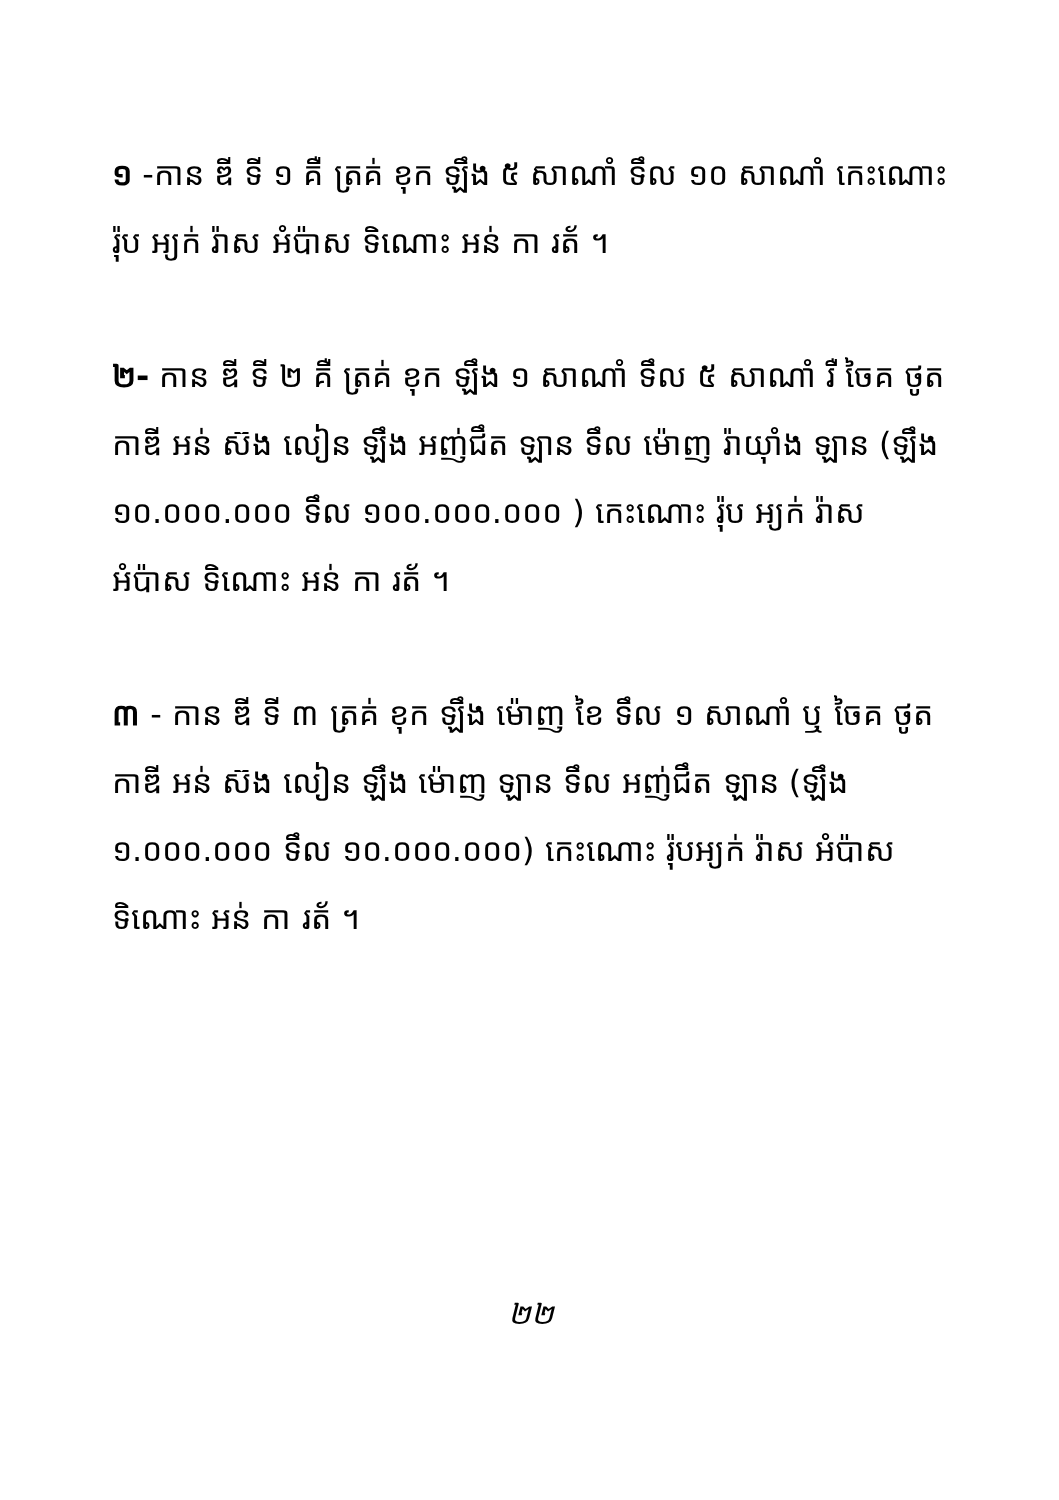១ -កាន ឌី ទី ១ គឺ ត្រគ់ ខុក ឡឹង ៥ សាណាំ ទឹល ១០ សាណាំ កេះណោះ រ៉ុប អ្យក់ រ៉ាស អំប៉ាស ទិណោះ អន់ កា រត័ ។
២- កាន ឌី ទី ២ គឺ ត្រគ់ ខុក ឡឹង ១ សាណាំ ទឹល ៥ សាណាំ រឺ ចៃគ ថូត កាឌី អន់ ស៊ង លៀន ឡឹង អញ់ជឹត ឡាន ទឹល ម៉ោញ រ៉ាយ៉ាំង ឡាន (ឡឹង ១០.០០០.០០០ ទឹល ១០០.០០០.០០០ ) កេះណោះ រ៉ុប អ្យក់ រ៉ាស អំប៉ាស ទិណោះ អន់ កា រត័ ។
៣ - កាន ឌី ទី ៣ ត្រគ់ ខុក ឡឹង ម៉ោញ ខៃ ទឹល ១ សាណាំ ឬ ចៃគ ថូត កាឌី អន់ ស៊ង លៀន ឡឹង ម៉ោញ ឡាន ទឹល អញ់ជឹត ឡាន (ឡឹង ១.០០០.០០០ ទឹល ១០.០០០.០០០) កេះណោះ រ៉ុបអ្យក់ រ៉ាស អំប៉ាស ទិណោះ អន់ កា រត័ ។
២២